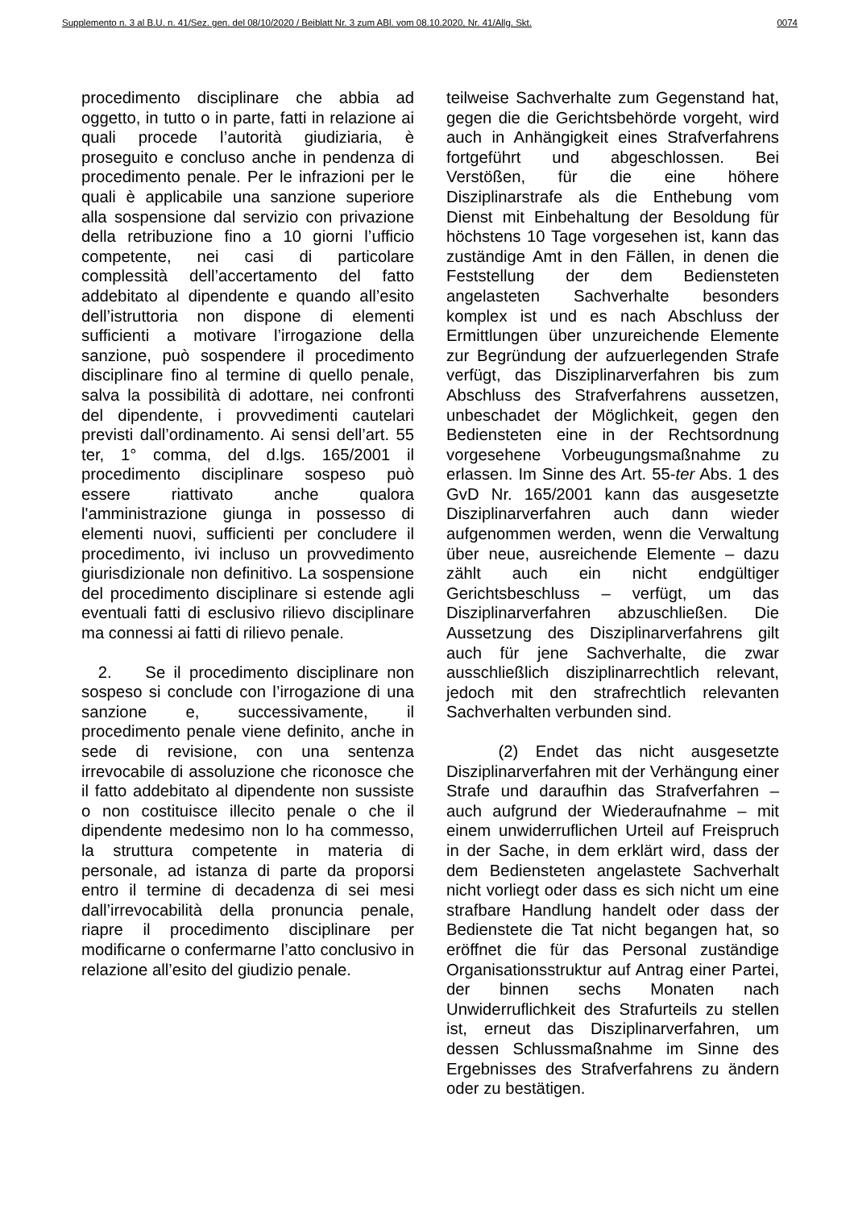Supplemento n. 3 al B.U. n. 41/Sez. gen. del 08/10/2020 / Beiblatt Nr. 3 zum ABl. vom 08.10.2020, Nr. 41/Allg. Skt. 0074
procedimento disciplinare che abbia ad oggetto, in tutto o in parte, fatti in relazione ai quali procede l’autorità giudiziaria, è proseguito e concluso anche in pendenza di procedimento penale. Per le infrazioni per le quali è applicabile una sanzione superiore alla sospensione dal servizio con privazione della retribuzione fino a 10 giorni l’ufficio competente, nei casi di particolare complessità dell’accertamento del fatto addebitato al dipendente e quando all’esito dell’istruttoria non dispone di elementi sufficienti a motivare l’irrogazione della sanzione, può sospendere il procedimento disciplinare fino al termine di quello penale, salva la possibilità di adottare, nei confronti del dipendente, i provvedimenti cautelari previsti dall’ordinamento. Ai sensi dell’art. 55 ter, 1° comma, del d.lgs. 165/2001 il procedimento disciplinare sospeso può essere riattivato anche qualora l'amministrazione giunga in possesso di elementi nuovi, sufficienti per concludere il procedimento, ivi incluso un provvedimento giurisdizionale non definitivo. La sospensione del procedimento disciplinare si estende agli eventuali fatti di esclusivo rilievo disciplinare ma connessi ai fatti di rilievo penale.
2. Se il procedimento disciplinare non sospeso si conclude con l’irrogazione di una sanzione e, successivamente, il procedimento penale viene definito, anche in sede di revisione, con una sentenza irrevocabile di assoluzione che riconosce che il fatto addebitato al dipendente non sussiste o non costituisce illecito penale o che il dipendente medesimo non lo ha commesso, la struttura competente in materia di personale, ad istanza di parte da proporsi entro il termine di decadenza di sei mesi dall’irrevocabilità della pronuncia penale, riapre il procedimento disciplinare per modificarne o confermarne l’atto conclusivo in relazione all’esito del giudizio penale.
teilweise Sachverhalte zum Gegenstand hat, gegen die die Gerichtsbehörde vorgeht, wird auch in Anhängigkeit eines Strafverfahrens fortgeführt und abgeschlossen. Bei Verstößen, für die eine höhere Disziplinarstrafe als die Enthebung vom Dienst mit Einbehaltung der Besoldung für höchstens 10 Tage vorgesehen ist, kann das zuständige Amt in den Fällen, in denen die Feststellung der dem Bediensteten angelasteten Sachverhalte besonders komplex ist und es nach Abschluss der Ermittlungen über unzureichende Elemente zur Begründung der aufzuerlegenden Strafe verfügt, das Disziplinarverfahren bis zum Abschluss des Strafverfahrens aussetzen, unbeschadet der Möglichkeit, gegen den Bediensteten eine in der Rechtsordnung vorgesehene Vorbeugungsmaßnahme zu erlassen. Im Sinne des Art. 55-ter Abs. 1 des GvD Nr. 165/2001 kann das ausgesetzte Disziplinarverfahren auch dann wieder aufgenommen werden, wenn die Verwaltung über neue, ausreichende Elemente – dazu zählt auch ein nicht endgültiger Gerichtsbeschluss – verfügt, um das Disziplinarverfahren abzuschließen. Die Aussetzung des Disziplinarverfahrens gilt auch für jene Sachverhalte, die zwar ausschließlich disziplinarrechtlich relevant, jedoch mit den strafrechtlich relevanten Sachverhalten verbunden sind.
(2) Endet das nicht ausgesetzte Disziplinarverfahren mit der Verhängung einer Strafe und daraufhin das Strafverfahren – auch aufgrund der Wiederaufnahme – mit einem unwiderruflichen Urteil auf Freispruch in der Sache, in dem erklärt wird, dass der dem Bediensteten angelastete Sachverhalt nicht vorliegt oder dass es sich nicht um eine strafbare Handlung handelt oder dass der Bedienstete die Tat nicht begangen hat, so eröffnet die für das Personal zuständige Organisationsstruktur auf Antrag einer Partei, der binnen sechs Monaten nach Unwiderruflichkeit des Strafurteils zu stellen ist, erneut das Disziplinarverfahren, um dessen Schlussmaßnahme im Sinne des Ergebnisses des Strafverfahrens zu ändern oder zu bestätigen.